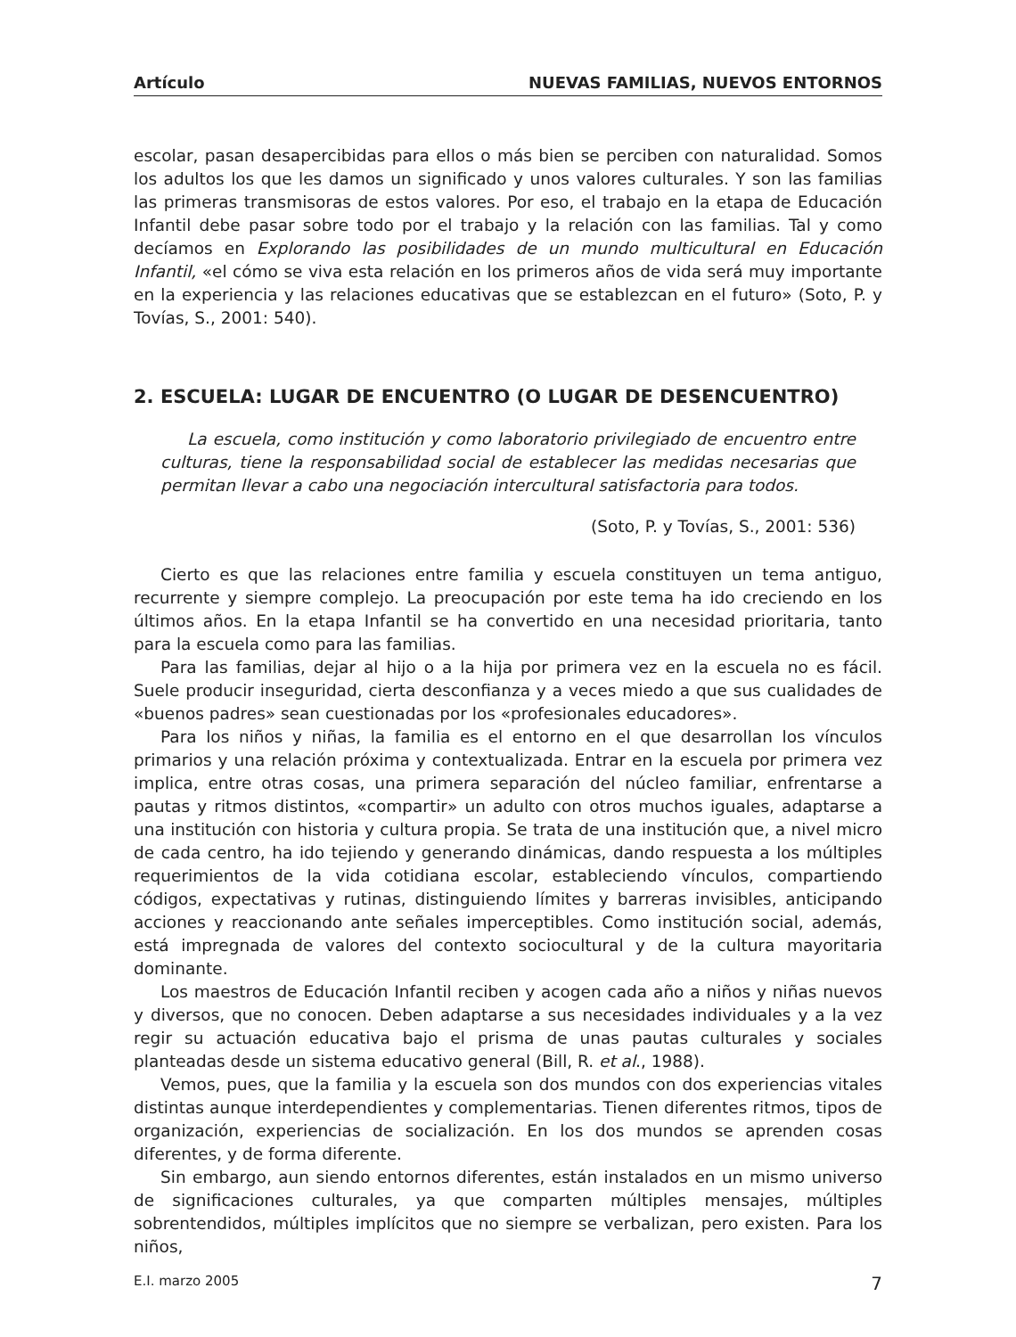Artículo NUEVAS FAMILIAS, NUEVOS ENTORNOS
escolar, pasan desapercibidas para ellos o más bien se perciben con naturalidad. Somos los adultos los que les damos un significado y unos valores culturales. Y son las familias las primeras transmisoras de estos valores. Por eso, el trabajo en la etapa de Educación Infantil debe pasar sobre todo por el trabajo y la relación con las familias. Tal y como decíamos en Explorando las posibilidades de un mundo multicultural en Educación Infantil, «el cómo se viva esta relación en los primeros años de vida será muy importante en la experiencia y las relaciones educativas que se establezcan en el futuro» (Soto, P. y Tovías, S., 2001: 540).
2. ESCUELA: LUGAR DE ENCUENTRO (O LUGAR DE DESENCUENTRO)
La escuela, como institución y como laboratorio privilegiado de encuentro entre culturas, tiene la responsabilidad social de establecer las medidas necesarias que permitan llevar a cabo una negociación intercultural satisfactoria para todos.
(Soto, P. y Tovías, S., 2001: 536)
Cierto es que las relaciones entre familia y escuela constituyen un tema antiguo, recurrente y siempre complejo. La preocupación por este tema ha ido creciendo en los últimos años. En la etapa Infantil se ha convertido en una necesidad prioritaria, tanto para la escuela como para las familias.
Para las familias, dejar al hijo o a la hija por primera vez en la escuela no es fácil. Suele producir inseguridad, cierta desconfianza y a veces miedo a que sus cualidades de «buenos padres» sean cuestionadas por los «profesionales educadores».
Para los niños y niñas, la familia es el entorno en el que desarrollan los vínculos primarios y una relación próxima y contextualizada. Entrar en la escuela por primera vez implica, entre otras cosas, una primera separación del núcleo familiar, enfrentarse a pautas y ritmos distintos, «compartir» un adulto con otros muchos iguales, adaptarse a una institución con historia y cultura propia. Se trata de una institución que, a nivel micro de cada centro, ha ido tejiendo y generando dinámicas, dando respuesta a los múltiples requerimientos de la vida cotidiana escolar, estableciendo vínculos, compartiendo códigos, expectativas y rutinas, distinguiendo límites y barreras invisibles, anticipando acciones y reaccionando ante señales imperceptibles. Como institución social, además, está impregnada de valores del contexto sociocultural y de la cultura mayoritaria dominante.
Los maestros de Educación Infantil reciben y acogen cada año a niños y niñas nuevos y diversos, que no conocen. Deben adaptarse a sus necesidades individuales y a la vez regir su actuación educativa bajo el prisma de unas pautas culturales y sociales planteadas desde un sistema educativo general (Bill, R. et al., 1988).
Vemos, pues, que la familia y la escuela son dos mundos con dos experiencias vitales distintas aunque interdependientes y complementarias. Tienen diferentes ritmos, tipos de organización, experiencias de socialización. En los dos mundos se aprenden cosas diferentes, y de forma diferente.
Sin embargo, aun siendo entornos diferentes, están instalados en un mismo universo de significaciones culturales, ya que comparten múltiples mensajes, múltiples sobrentendidos, múltiples implícitos que no siempre se verbalizan, pero existen. Para los niños,
E.I. marzo 2005 7